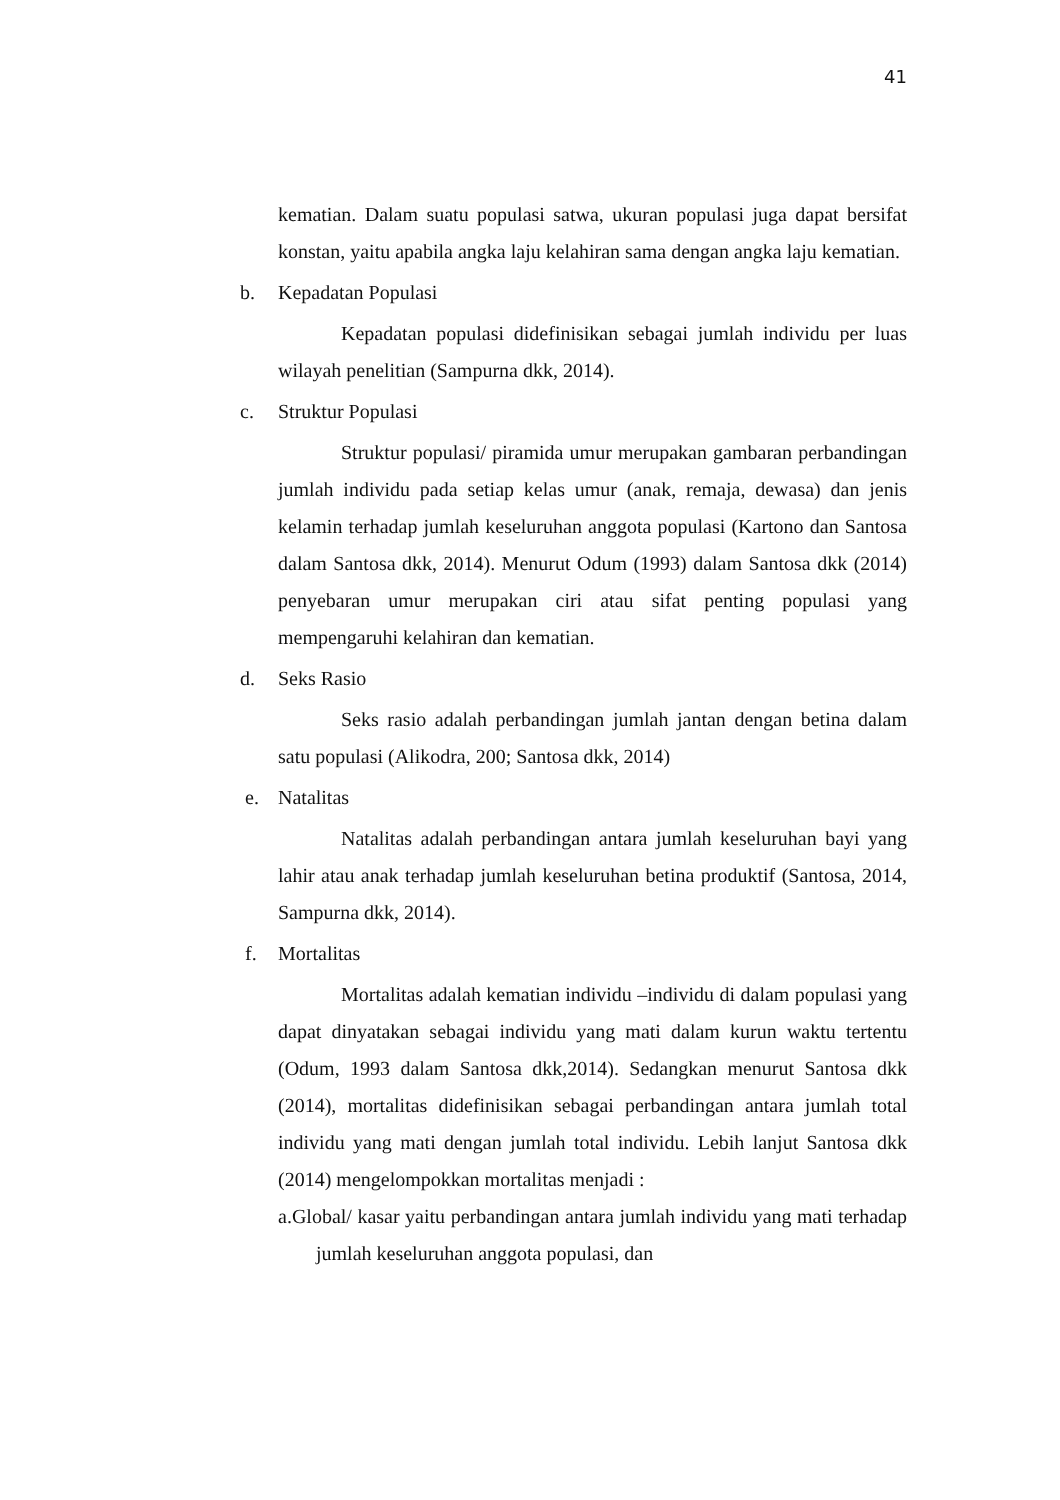41
kematian. Dalam suatu populasi satwa, ukuran populasi juga dapat bersifat konstan, yaitu apabila angka laju kelahiran sama dengan angka laju kematian.
b. Kepadatan Populasi
Kepadatan populasi didefinisikan sebagai jumlah individu per luas wilayah penelitian (Sampurna dkk, 2014).
c. Struktur Populasi
Struktur populasi/ piramida umur merupakan gambaran perbandingan jumlah individu pada setiap kelas umur (anak, remaja, dewasa) dan jenis kelamin terhadap jumlah keseluruhan anggota populasi (Kartono dan Santosa dalam Santosa dkk, 2014). Menurut Odum (1993) dalam Santosa dkk (2014) penyebaran umur merupakan ciri atau sifat penting populasi yang mempengaruhi kelahiran dan kematian.
d. Seks Rasio
Seks rasio adalah perbandingan jumlah jantan dengan betina dalam satu populasi (Alikodra, 200; Santosa dkk, 2014)
e. Natalitas
Natalitas adalah perbandingan antara jumlah keseluruhan bayi yang lahir atau anak terhadap jumlah keseluruhan betina produktif (Santosa, 2014, Sampurna dkk, 2014).
f. Mortalitas
Mortalitas adalah kematian individu –individu di dalam populasi yang dapat dinyatakan sebagai individu yang mati dalam kurun waktu tertentu (Odum, 1993 dalam Santosa dkk,2014). Sedangkan menurut Santosa dkk (2014), mortalitas didefinisikan sebagai perbandingan antara jumlah total individu yang mati dengan jumlah total individu. Lebih lanjut Santosa dkk (2014) mengelompokkan mortalitas menjadi :
a.Global/ kasar yaitu perbandingan antara jumlah individu yang mati terhadap jumlah keseluruhan anggota populasi, dan